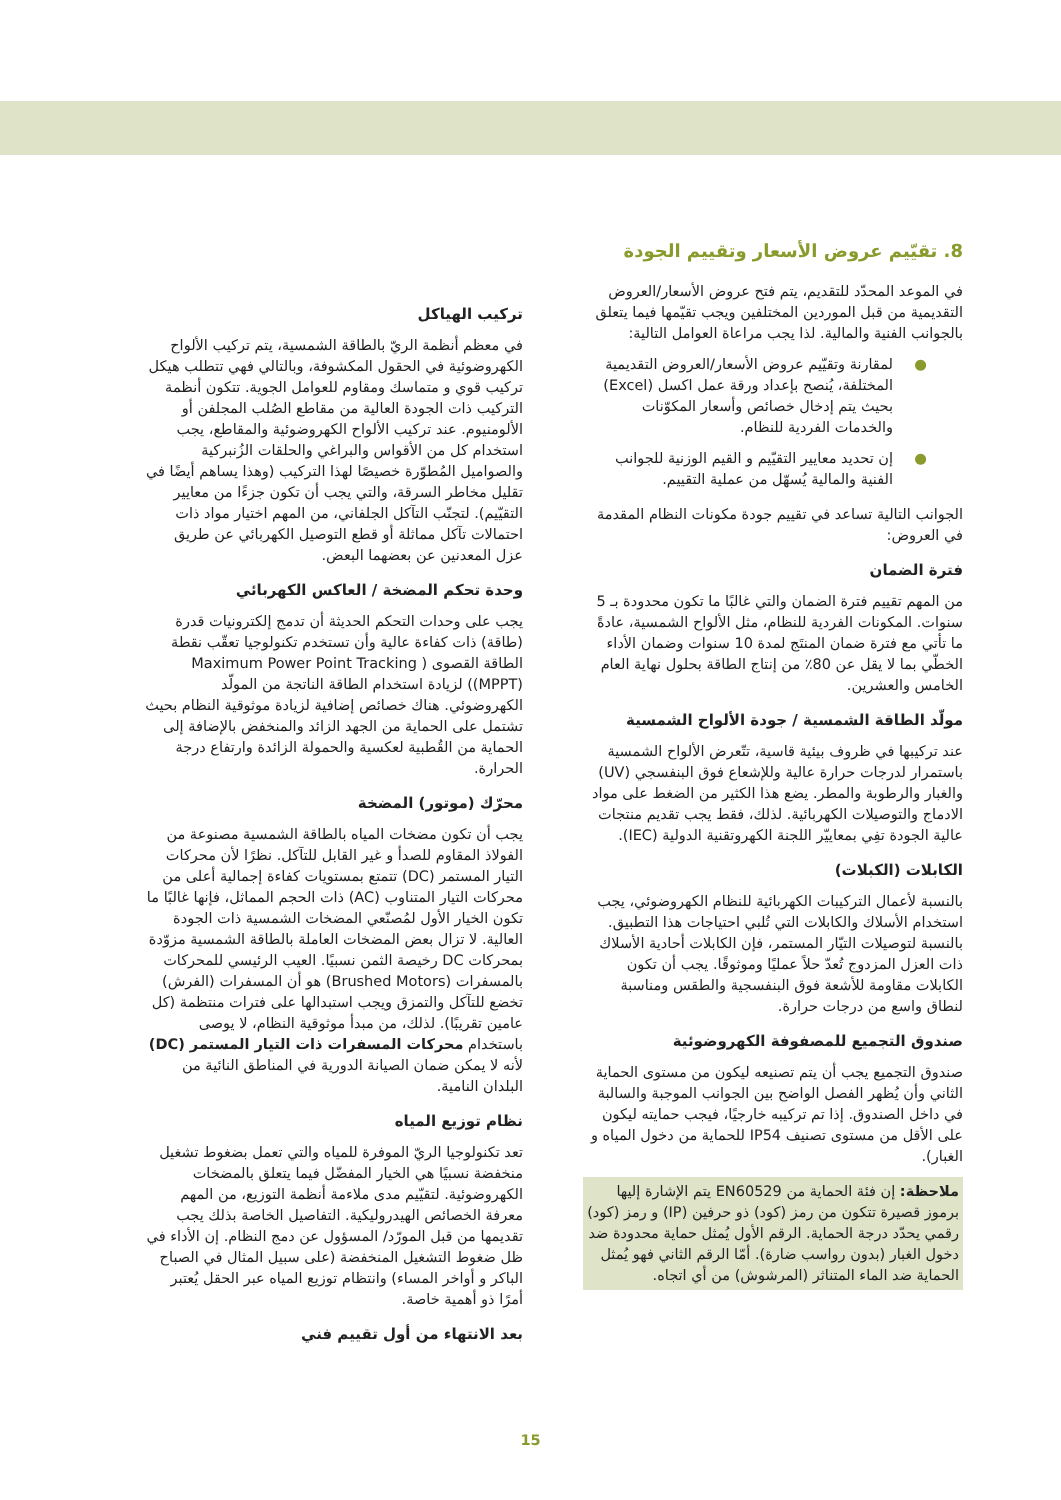8. تقيّيم عروض الأسعار وتقييم الجودة
في الموعد المحدّد للتقديم، يتم فتح عروض الأسعار/العروض التقديمية من قبل الموردين المختلفين ويجب تقيّمها فيما يتعلق بالجوانب الفنية والمالية. لذا يجب مراعاة العوامل التالية:
● لمقارنة وتقيّيم عروض الأسعار/العروض التقديمية المختلفة، يُنصح بإعداد ورقة عمل اكسل (Excel) بحيث يتم إدخال خصائص وأسعار المكوّنات والخدمات الفردية للنظام.
● إن تحديد معايير التقيّيم و القيم الوزنية للجوانب الفنية والمالية يُسهّل من عملية التقييم.
الجوانب التالية تساعد في تقييم جودة مكونات النظام المقدمة في العروض:
فترة الضمان
من المهم تقييم فترة الضمان والتي غالبًا ما تكون محدودة بـ 5 سنوات. المكونات الفردية للنظام، مثل الألواح الشمسية، عادةً ما تأتي مع فترة ضمان المنتَج لمدة 10 سنوات وضمان الأداء الخطّي بما لا يقل عن 80٪ من إنتاج الطاقة بحلول نهاية العام الخامس والعشرين.
مولّد الطاقة الشمسية / جودة الألواح الشمسية
عند تركيبها في ظروف بيئية قاسية، تتّعرض الألواح الشمسية باستمرار لدرجات حرارة عالية وللإشعاع فوق البنفسجي (UV) والغبار والرطوبة والمطر. يضع هذا الكثير من الضغط على مواد الادماج والتوصيلات الكهربائية. لذلك، فقط يجب تقديم منتجات عالية الجودة تفِي بمعاييّر اللجنة الكهروتقنية الدولية (IEC).
الكابلات (الكبلات)
بالنسبة لأعمال التركيبات الكهربائية للنظام الكهروضوئي، يجب استخدام الأسلاك والكابلات التي تُلبي احتياجات هذا التطبيق. بالنسبة لتوصيلات التيّار المستمر، فإن الكابلات أحادية الأسلاك ذات العزل المزدوج تُعدّ حلاً عمليًا وموثوقًا. يجب أن تكون الكابلات مقاومة للأشعة فوق البنفسجية والطقس ومناسبة لنطاق واسع من درجات حرارة.
صندوق التجميع للمصفوفة الكهروضوئية
صندوق التجميع يجب أن يتم تصنيعه ليكون من مستوى الحماية الثاني وأن يُظهر الفصل الواضح بين الجوانب الموجبة والسالبة في داخل الصندوق. إذا تم تركيبه خارجيًا، فيجب حمايته ليكون على الأقل من مستوى تصنيف IP54 للحماية من دخول المياه و الغبار).
ملاحظة: إن فئة الحماية من EN60529 يتم الإشارة إليها برموز قصيرة تتكون من رمز (كود) ذو حرفين (IP) و رمز (كود) رقمي يحدّد درجة الحماية. الرقم الأول يُمثل حماية محدودة ضد دخول الغبار (بدون رواسب ضارة). أمّا الرقم الثاني فهو يُمثل الحماية ضد الماء المتناثر (المرشوش) من أي اتجاه.
تركيب الهياكل
في معظم أنظمة الريّ بالطاقة الشمسية، يتم تركيب الألواح الكهروضوئية في الحقول المكشوفة، وبالتالي فهي تتطلب هيكل تركيب قوي و متماسك ومقاوم للعوامل الجوية. تتكون أنظمة التركيب ذات الجودة العالية من مقاطع الصُلب المجلفن أو الألومنيوم. عند تركيب الألواح الكهروضوئية والمقاطع، يجب استخدام كل من الأقواس والبراغي والحلقات الزُنبركية والصواميل المُطوّرة خصيصًا لهذا التركيب (وهذا يساهم أيضًا في تقليل مخاطر السرقة، والتي يجب أن تكون جزءًا من معايير التقيّيم). لتجنّب التآكل الجلفاني، من المهم اختيار مواد ذات احتمالات تآكل مماثلة أو قطع التوصيل الكهربائي عن طريق عزل المعدنين عن بعضهما البعض.
وحدة تحكم المضخة / العاكس الكهربائي
يجب على وحدات التحكم الحديثة أن تدمج إلكترونيات قدرة (طاقة) ذات كفاءة عالية وأن تستخدم تكنولوجيا تعقّب نقطة الطاقة القصوى ( Maximum Power Point Tracking (MPPT)) لزيادة استخدام الطاقة الناتجة من المولّد الكهروضوئي. هناك خصائص إضافية لزيادة موثوقية النظام بحيث تشتمل على الحماية من الجهد الزائد والمنخفض بالإضافة إلى الحماية من القُطبية لعكسية والحمولة الزائدة وارتفاع درجة الحرارة.
محرّك (موتور) المضخة
يجب أن تكون مضخات المياه بالطاقة الشمسية مصنوعة من الفولاذ المقاوم للصدأ و غير القابل للتآكل. نظرًا لأن محركات التيار المستمر (DC) تتمتع بمستويات كفاءة إجمالية أعلى من محركات التيار المتناوب (AC) ذات الحجم المماثل، فإنها غالبًا ما تكون الخيار الأول لمُصنّعي المضخات الشمسية ذات الجودة العالية. لا تزال بعض المضخات العاملة بالطاقة الشمسية مزوّدة بمحركات DC رخيصة الثمن نسبيًا. العيب الرئيسي للمحركات بالمسفرات (Brushed Motors) هو أن المسفرات (الفرش) تخضع للتآكل والتمزق ويجب استبدالها على فترات منتظمة (كل عامين تقريبًا). لذلك، من مبدأ موثوقية النظام، لا يوصى باستخدام محركات المسفرات ذات التيار المستمر (DC) لأنه لا يمكن ضمان الصيانة الدورية في المناطق النائية من البلدان النامية.
نظام توزيع المياه
تعد تكنولوجيا الريّ الموفرة للمياه والتي تعمل بضغوط تشغيل منخفضة نسبيًا هي الخيار المفضّل فيما يتعلق بالمضخات الكهروضوئية. لتقيّيم مدى ملاءمة أنظمة التوزيع، من المهم معرفة الخصائص الهيدروليكية. التفاصيل الخاصة بذلك يجب تقديمها من قبل المورّد/ المسؤول عن دمج النظام. إن الأداء في ظل ضغوط التشغيل المنخفضة (على سبيل المثال في الصباح الباكر و أواخر المساء) وانتظام توزيع المياه عبر الحقل يُعتبر أمرًا ذو أهمية خاصة.
بعد الانتهاء من أول تقييم فني
15